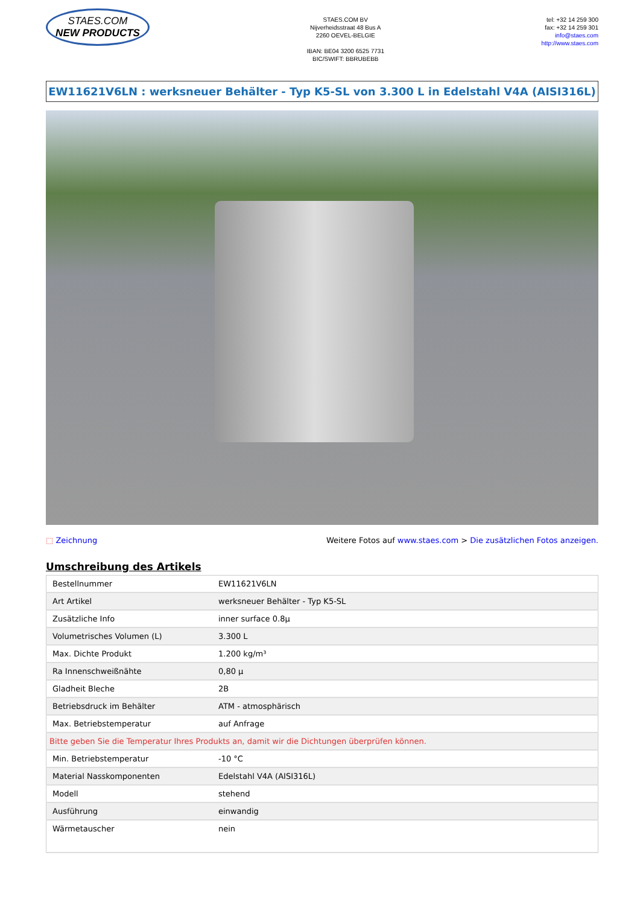STAES.COM
NEW PRODUCTS
STAES.COM BV
Nijverheidsstraat 48 Bus A
2260 OEVEL-BELGIE
IBAN: BE04 3200 6525 7731
BIC/SWIFT: BBRUBEBB
tel: +32 14 259 300
fax: +32 14 259 301
info@staes.com
http://www.staes.com
EW11621V6LN : werksneuer Behälter - Typ K5-SL von 3.300 L in Edelstahl V4A (AISI316L)
⬚ Zeichnung Weitere Fotos auf www.staes.com > Die zusätzlichen Fotos anzeigen.
Umschreibung des Artikels
| Bestellnummer | EW11621V6LN |
| Art Artikel | werksneuer Behälter - Typ K5-SL |
| Zusätzliche Info | inner surface 0.8µ |
| Volumetrisches Volumen (L) | 3.300 L |
| Max. Dichte Produkt | 1.200 kg/m³ |
| Ra Innenschweißnähte | 0,80 µ |
| Gladheit Bleche | 2B |
| Betriebsdruck im Behälter | ATM - atmosphärisch |
| Max. Betriebstemperatur | auf Anfrage |
| Bitte geben Sie die Temperatur Ihres Produkts an, damit wir die Dichtungen überprüfen können. | |
| Min. Betriebstemperatur | -10 °C |
| Material Nasskomponenten | Edelstahl V4A (AISI316L) |
| Modell | stehend |
| Ausführung | einwandig |
| Wärmetauscher | nein |